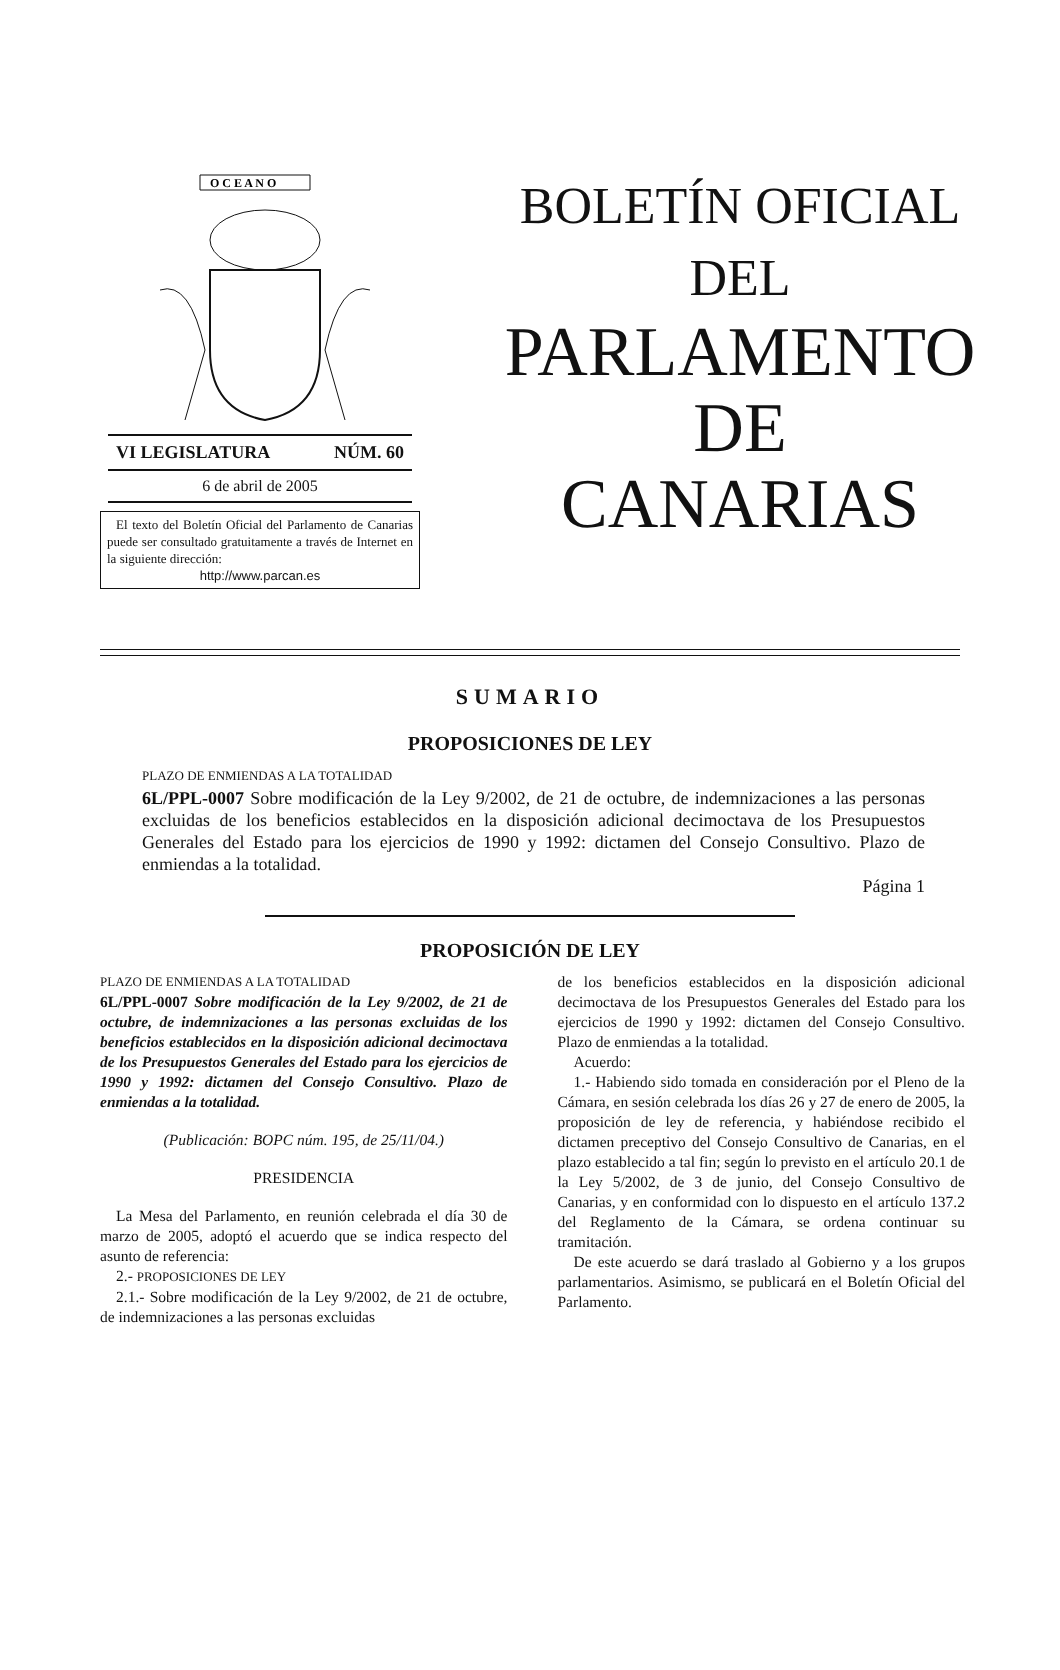O C E A N O
VI LEGISLATURA NÚM. 60
6 de abril de 2005
El texto del Boletín Oficial del Parlamento de Canarias puede ser consultado gratuitamente a través de Internet en la siguiente dirección:
http://www.parcan.es
BOLETÍN OFICIAL
DEL
PARLAMENTO
DE
CANARIAS
SUMARIO
PROPOSICIONES DE LEY
PLAZO DE ENMIENDAS A LA TOTALIDAD
6L/PPL-0007 Sobre modificación de la Ley 9/2002, de 21 de octubre, de indemnizaciones a las personas excluidas de los beneficios establecidos en la disposición adicional decimoctava de los Presupuestos Generales del Estado para los ejercicios de 1990 y 1992: dictamen del Consejo Consultivo. Plazo de enmiendas a la totalidad.
Página 1
PROPOSICIÓN DE LEY
PLAZO DE ENMIENDAS A LA TOTALIDAD
6L/PPL-0007 Sobre modificación de la Ley 9/2002, de 21 de octubre, de indemnizaciones a las personas excluidas de los beneficios establecidos en la disposición adicional decimoctava de los Presupuestos Generales del Estado para los ejercicios de 1990 y 1992: dictamen del Consejo Consultivo. Plazo de enmiendas a la totalidad.
(Publicación: BOPC núm. 195, de 25/11/04.)
PRESIDENCIA
La Mesa del Parlamento, en reunión celebrada el día 30 de marzo de 2005, adoptó el acuerdo que se indica respecto del asunto de referencia:
2.- PROPOSICIONES DE LEY
2.1.- Sobre modificación de la Ley 9/2002, de 21 de octubre, de indemnizaciones a las personas excluidas
de los beneficios establecidos en la disposición adicional decimoctava de los Presupuestos Generales del Estado para los ejercicios de 1990 y 1992: dictamen del Consejo Consultivo. Plazo de enmiendas a la totalidad.
Acuerdo:
1.- Habiendo sido tomada en consideración por el Pleno de la Cámara, en sesión celebrada los días 26 y 27 de enero de 2005, la proposición de ley de referencia, y habiéndose recibido el dictamen preceptivo del Consejo Consultivo de Canarias, en el plazo establecido a tal fin; según lo previsto en el artículo 20.1 de la Ley 5/2002, de 3 de junio, del Consejo Consultivo de Canarias, y en conformidad con lo dispuesto en el artículo 137.2 del Reglamento de la Cámara, se ordena continuar su tramitación.
De este acuerdo se dará traslado al Gobierno y a los grupos parlamentarios. Asimismo, se publicará en el Boletín Oficial del Parlamento.